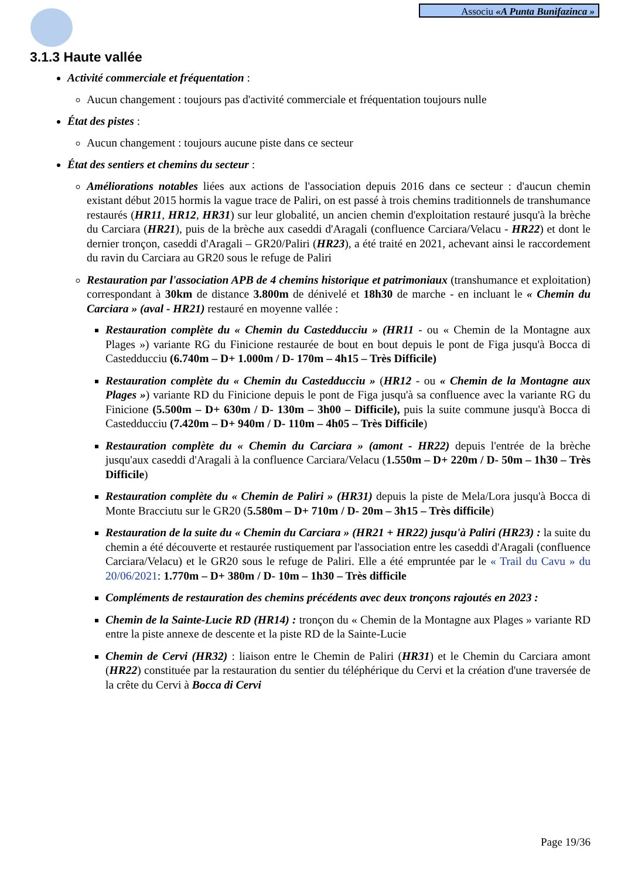Associu «A Punta Bunifazinca »
3.1.3 Haute vallée
Activité commerciale et fréquentation :
Aucun changement : toujours pas d'activité commerciale et fréquentation toujours nulle
État des pistes :
Aucun changement : toujours aucune piste dans ce secteur
État des sentiers et chemins du secteur :
Améliorations notables liées aux actions de l'association depuis 2016 dans ce secteur : d'aucun chemin existant début 2015 hormis la vague trace de Paliri, on est passé à trois chemins traditionnels de transhumance restaurés (HR11, HR12, HR31) sur leur globalité, un ancien chemin d'exploitation restauré jusqu'à la brèche du Carciara (HR21), puis de la brèche aux caseddi d'Aragali (confluence Carciara/Velacu - HR22) et dont le dernier tronçon, caseddi d'Aragali – GR20/Paliri (HR23), a été traité en 2021, achevant ainsi le raccordement du ravin du Carciara au GR20 sous le refuge de Paliri
Restauration par l'association APB de 4 chemins historique et patrimoniaux (transhumance et exploitation) correspondant à 30km de distance 3.800m de dénivelé et 18h30 de marche - en incluant le « Chemin du Carciara » (aval - HR21) restauré en moyenne vallée :
Restauration complète du « Chemin du Castedducciu » (HR11 - ou « Chemin de la Montagne aux Plages ») variante RG du Finicione restaurée de bout en bout depuis le pont de Figa jusqu'à Bocca di Castedducciu (6.740m – D+ 1.000m / D- 170m – 4h15 – Très Difficile)
Restauration complète du « Chemin du Castedducciu » (HR12 - ou « Chemin de la Montagne aux Plages ») variante RD du Finicione depuis le pont de Figa jusqu'à sa confluence avec la variante RG du Finicione (5.500m – D+ 630m / D- 130m – 3h00 – Difficile), puis la suite commune jusqu'à Bocca di Castedducciu (7.420m – D+ 940m / D- 110m – 4h05 – Très Difficile)
Restauration complète du « Chemin du Carciara » (amont - HR22) depuis l'entrée de la brèche jusqu'aux caseddi d'Aragali à la confluence Carciara/Velacu (1.550m – D+ 220m / D- 50m – 1h30 – Très Difficile)
Restauration complète du « Chemin de Paliri » (HR31) depuis la piste de Mela/Lora jusqu'à Bocca di Monte Bracciutu sur le GR20 (5.580m – D+ 710m / D- 20m – 3h15 – Très difficile)
Restauration de la suite du « Chemin du Carciara » (HR21 + HR22) jusqu'à Paliri (HR23) : la suite du chemin a été découverte et restaurée rustiquement par l'association entre les caseddi d'Aragali (confluence Carciara/Velacu) et le GR20 sous le refuge de Paliri. Elle a été empruntée par le « Trail du Cavu » du 20/06/2021: 1.770m – D+ 380m / D- 10m – 1h30 – Très difficile
Compléments de restauration des chemins précédents avec deux tronçons rajoutés en 2023 :
Chemin de la Sainte-Lucie RD (HR14) : tronçon du « Chemin de la Montagne aux Plages » variante RD entre la piste annexe de descente et la piste RD de la Sainte-Lucie
Chemin de Cervi (HR32) : liaison entre le Chemin de Paliri (HR31) et le Chemin du Carciara amont (HR22) constituée par la restauration du sentier du téléphérique du Cervi et la création d'une traversée de la crête du Cervi à Bocca di Cervi
Page 19/36